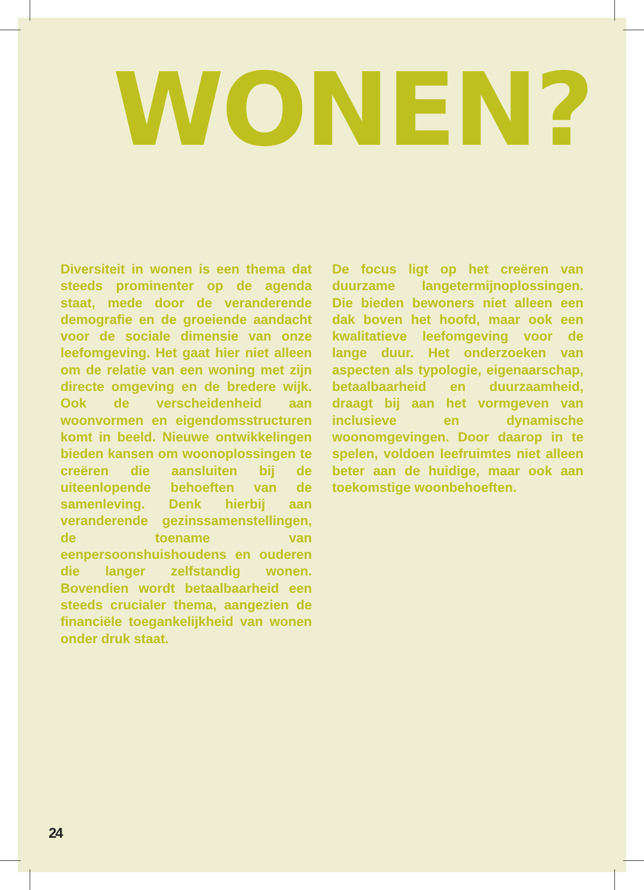WONEN?
Diversiteit in wonen is een thema dat steeds prominenter op de agenda staat, mede door de veranderende demografie en de groeiende aandacht voor de sociale dimensie van onze leefomgeving. Het gaat hier niet alleen om de relatie van een woning met zijn directe omgeving en de bredere wijk. Ook de verscheidenheid aan woonvormen en eigendomsstructuren komt in beeld. Nieuwe ontwikkelingen bieden kansen om woonoplossingen te creëren die aansluiten bij de uiteenlopende behoeften van de samenleving. Denk hierbij aan veranderende gezinssamenstellingen, de toename van eenpersoonshuishoudens en ouderen die langer zelfstandig wonen. Bovendien wordt betaalbaarheid een steeds crucialer thema, aangezien de financiële toegankelijkheid van wonen onder druk staat.
De focus ligt op het creëren van duurzame langetermijnoplossingen. Die bieden bewoners niet alleen een dak boven het hoofd, maar ook een kwalitatieve leefomgeving voor de lange duur. Het onderzoeken van aspecten als typologie, eigenaarschap, betaalbaarheid en duurzaamheid, draagt bij aan het vormgeven van inclusieve en dynamische woonomgevingen. Door daarop in te spelen, voldoen leefruimtes niet alleen beter aan de huidige, maar ook aan toekomstige woonbehoeften.
24